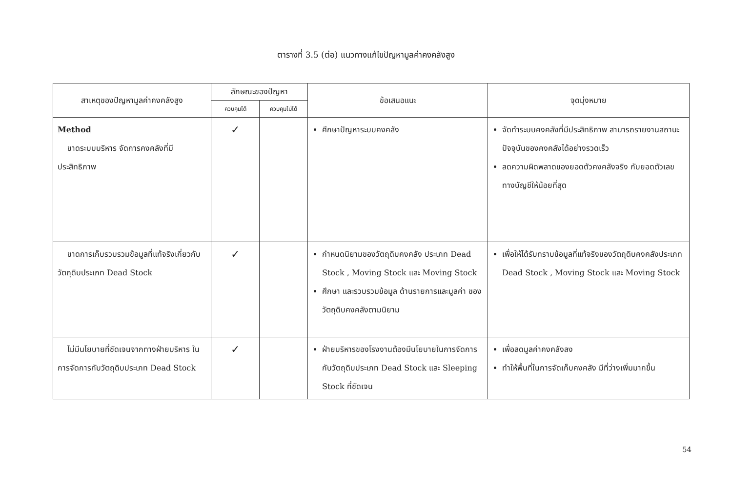ตารางที่ 3.5 (ต่อ) แนวทางแก้ไขปัญหามูลค่าคงคลังสูง
| สาเหตุของปัญหามูลค่าคงคลังสูง | ลักษณะของปัญหา | | ข้อเสนอแนะ | จุดมุ่งหมาย |
| --- | --- | --- | --- | --- |
| | ควบคุมได้ | ควบคุมไม่ได้ | | |
| Method ขาดระบบบริหาร จัดการคงคลังที่มีประสิทธิภาพ | ✓ | | ศึกษาปัญหาระบบคงคลัง | จัดทำระบบคงคลังที่มีประสิทธิภาพ สามารถรายงานสถานะปัจจุบันของคงคลังได้อย่างรวดเร็ว ลดความผิดพลาดของยอดตัวคงคลังจริง กับยอดตัวเลขทางบัญชีให้น้อยที่สุด |
| ขาดการเก็บรวบรวมข้อมูลที่แท้จริงเกี่ยวกับวัตถุดิบประเภท Dead Stock | ✓ | | กำหนดนิยามของวัตถุดิบคงคลัง ประเภท Dead Stock , Moving Stock และ Moving Stock ศึกษา และรวบรวมข้อมูล ด้านรายการและมูลค่า ของวัตถุดิบคงคลังตามนิยาม | เพื่อให้ได้รับทราบข้อมูลที่แท้จริงของวัตถุดิบคงคลังประเภท Dead Stock , Moving Stock และ Moving Stock |
| ไม่มีนโยบายที่ชัดเจนจากทางฝ่ายบริหาร ในการจัดการกับวัตถุดิบประเภท Dead Stock | ✓ | | ฝ่ายบริหารของโรงงานต้องมีนโยบายในการจัดการกับวัตถุดิบประเภท Dead Stock และ Sleeping Stock ที่ชัดเจน | เพื่อลดมูลค่าคงคลังลง ทำให้พื้นที่ในการจัดเก็บคงคลัง มีที่ว่างเพิ่มมากขึ้น |
54